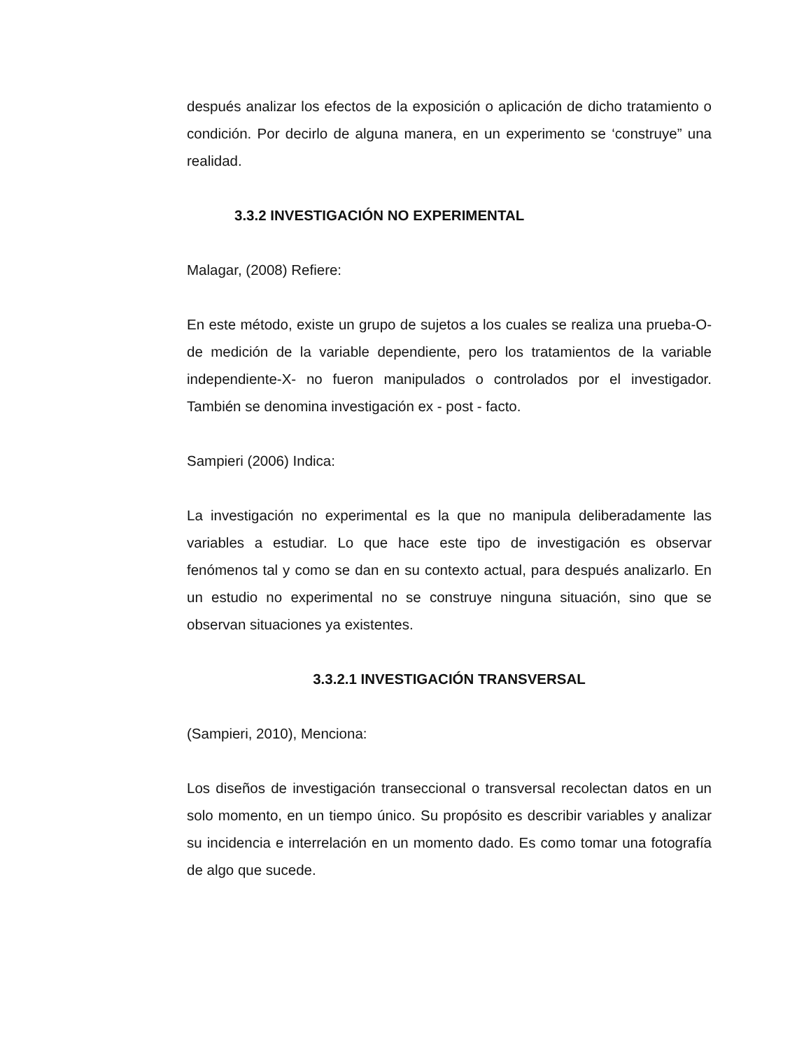después analizar los efectos de la exposición o aplicación de dicho tratamiento o condición. Por decirlo de alguna manera, en un experimento se ‘construye” una realidad.
3.3.2 INVESTIGACIÓN NO EXPERIMENTAL
Malagar, (2008) Refiere:
En este método, existe un grupo de sujetos a los cuales se realiza una prueba-O- de medición de la variable dependiente, pero los tratamientos de la variable independiente-X- no fueron manipulados o controlados por el investigador. También se denomina investigación ex - post - facto.
Sampieri (2006) Indica:
La investigación no experimental es la que no manipula deliberadamente las variables a estudiar. Lo que hace este tipo de investigación es observar fenómenos tal y como se dan en su contexto actual, para después analizarlo. En un estudio no experimental no se construye ninguna situación, sino que se observan situaciones ya existentes.
3.3.2.1 INVESTIGACIÓN TRANSVERSAL
(Sampieri, 2010), Menciona:
Los diseños de investigación transeccional o transversal recolectan datos en un solo momento, en un tiempo único. Su propósito es describir variables y analizar su incidencia e interrelación en un momento dado. Es como tomar una fotografía de algo que sucede.